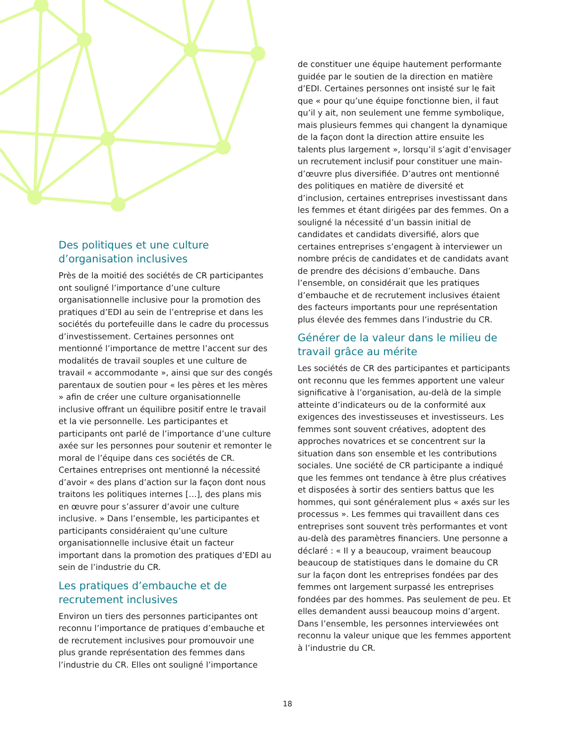Des politiques et une culture d’organisation inclusives
Près de la moitié des sociétés de CR participantes ont souligné l’importance d’une culture organisationnelle inclusive pour la promotion des pratiques d’EDI au sein de l’entreprise et dans les sociétés du portefeuille dans le cadre du processus d’investissement. Certaines personnes ont mentionné l’importance de mettre l’accent sur des modalités de travail souples et une culture de travail « accommodante », ainsi que sur des congés parentaux de soutien pour « les pères et les mères » afin de créer une culture organisationnelle inclusive offrant un équilibre positif entre le travail et la vie personnelle. Les participantes et participants ont parlé de l’importance d’une culture axée sur les personnes pour soutenir et remonter le moral de l’équipe dans ces sociétés de CR. Certaines entreprises ont mentionné la nécessité d’avoir « des plans d’action sur la façon dont nous traitons les politiques internes […], des plans mis en œuvre pour s’assurer d’avoir une culture inclusive. » Dans l’ensemble, les participantes et participants considéraient qu’une culture organisationnelle inclusive était un facteur important dans la promotion des pratiques d’EDI au sein de l’industrie du CR.
Les pratiques d’embauche et de recrutement inclusives
Environ un tiers des personnes participantes ont reconnu l’importance de pratiques d’embauche et de recrutement inclusives pour promouvoir une plus grande représentation des femmes dans l’industrie du CR. Elles ont souligné l’importance
de constituer une équipe hautement performante guidée par le soutien de la direction en matière d’EDI. Certaines personnes ont insisté sur le fait que « pour qu’une équipe fonctionne bien, il faut qu’il y ait, non seulement une femme symbolique, mais plusieurs femmes qui changent la dynamique de la façon dont la direction attire ensuite les talents plus largement », lorsqu’il s’agit d’envisager un recrutement inclusif pour constituer une main-d’œuvre plus diversifiée. D’autres ont mentionné des politiques en matière de diversité et d’inclusion, certaines entreprises investissant dans les femmes et étant dirigées par des femmes. On a souligné la nécessité d’un bassin initial de candidates et candidats diversifié, alors que certaines entreprises s’engagent à interviewer un nombre précis de candidates et de candidats avant de prendre des décisions d’embauche. Dans l’ensemble, on considérait que les pratiques d’embauche et de recrutement inclusives étaient des facteurs importants pour une représentation plus élevée des femmes dans l’industrie du CR.
Générer de la valeur dans le milieu de travail grâce au mérite
Les sociétés de CR des participantes et participants ont reconnu que les femmes apportent une valeur significative à l’organisation, au-delà de la simple atteinte d’indicateurs ou de la conformité aux exigences des investisseuses et investisseurs. Les femmes sont souvent créatives, adoptent des approches novatrices et se concentrent sur la situation dans son ensemble et les contributions sociales. Une société de CR participante a indiqué que les femmes ont tendance à être plus créatives et disposées à sortir des sentiers battus que les hommes, qui sont généralement plus « axés sur les processus ». Les femmes qui travaillent dans ces entreprises sont souvent très performantes et vont au-delà des paramètres financiers. Une personne a déclaré : « Il y a beaucoup, vraiment beaucoup beaucoup de statistiques dans le domaine du CR sur la façon dont les entreprises fondées par des femmes ont largement surpassé les entreprises fondées par des hommes. Pas seulement de peu. Et elles demandent aussi beaucoup moins d’argent. Dans l’ensemble, les personnes interviewées ont reconnu la valeur unique que les femmes apportent à l’industrie du CR.
18